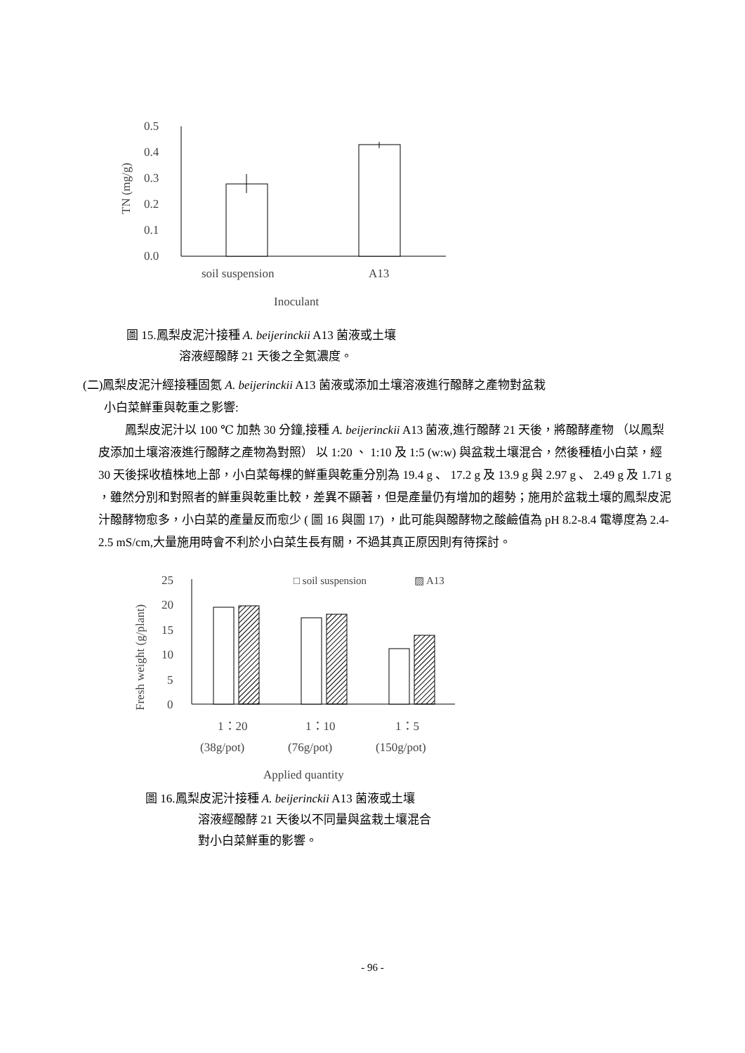0.5
0.4
0.3
0.2
0.1
0.0
soil suspension
A13
Inoculant
TN (mg/g)
圖 15.鳳梨皮泥汁接種 A. beijerinckii A13 菌液或土壤
溶液經醱酵 21 天後之全氮濃度。
(二)鳳梨皮泥汁經接種固氮 A. beijerinckii A13 菌液或添加土壤溶液進行醱酵之產物對盆栽
小白菜鮮重與乾重之影響:
鳳梨皮泥汁以 100 ℃ 加熱 30 分鐘,接種 A. beijerinckii A13 菌液,進行醱酵 21 天後，將醱酵產物 （以鳳梨皮添加土壤溶液進行醱酵之產物為對照） 以 1:20 、 1:10 及 1:5 (w:w) 與盆栽土壤混合，然後種植小白菜，經 30 天後採收植株地上部，小白菜每棵的鮮重與乾重分別為 19.4 g 、 17.2 g 及 13.9 g 與 2.97 g 、 2.49 g 及 1.71 g ，雖然分別和對照者的鮮重與乾重比較，差異不顯著，但是產量仍有增加的趨勢；施用於盆栽土壤的鳳梨皮泥汁醱酵物愈多，小白菜的產量反而愈少 ( 圖 16 與圖 17) ，此可能與醱酵物之酸鹼值為 pH 8.2-8.4 電導度為 2.4-2.5 mS/cm,大量施用時會不利於小白菜生長有關，不過其真正原因則有待探討。
25
20
15
10
5
0
□ soil suspension
▨ A13
1：20
1：10
1：5
(38g/pot)
(76g/pot)
(150g/pot)
Applied quantity
Fresh weight (g/plant)
圖 16.鳳梨皮泥汁接種 A. beijerinckii A13 菌液或土壤
溶液經醱酵 21 天後以不同量與盆栽土壤混合
對小白菜鮮重的影響。
- 96 -